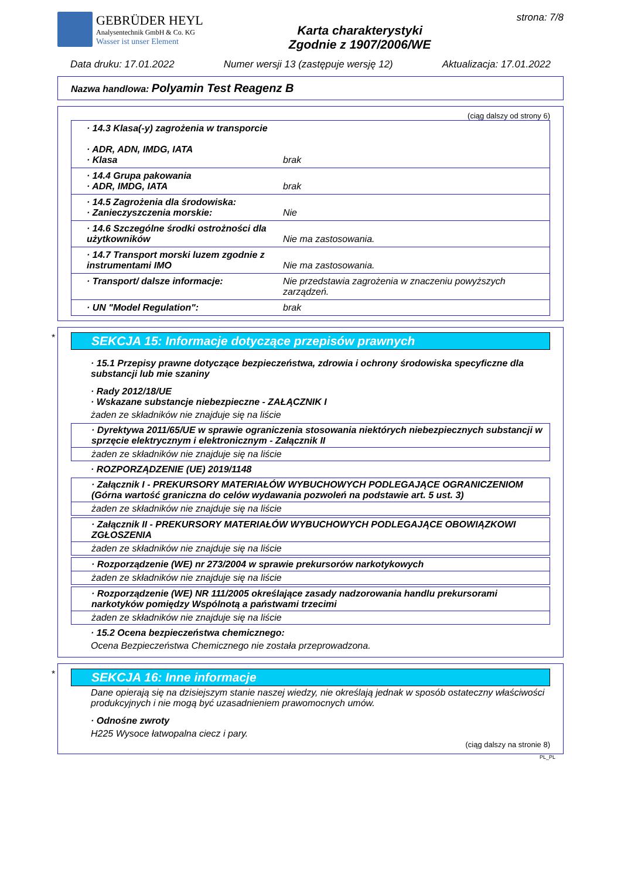GEBRÜDER HEYL
Analysentechnik GmbH & Co. KG
Wasser ist unser Element
Karta charakterystyki
Zgodnie z 1907/2006/WE
strona: 7/8
Data druku: 17.01.2022 Numer wersji 13 (zastępuje wersję 12) Aktualizacja: 17.01.2022
Nazwa handlowa: Polyamin Test Reagenz B
(ciąg dalszy od strony 6)
· 14.3 Klasa(-y) zagrożenia w transporcie
· ADR, ADN, IMDG, IATA
· Klasa brak
· 14.4 Grupa pakowania
· ADR, IMDG, IATA
brak
· 14.5 Zagrożenia dla środowiska:
· Zanieczyszczenia morskie:
Nie
· 14.6 Szczególne środki ostrożności dla użytkowników
Nie ma zastosowania.
· 14.7 Transport morski luzem zgodnie z instrumentami IMO
Nie ma zastosowania.
· Transport/ dalsze informacje: Nie przedstawia zagrożenia w znaczeniu powyższych zarządzeń.
· UN "Model Regulation": brak
*
SEKCJA 15: Informacje dotyczące przepisów prawnych
· 15.1 Przepisy prawne dotyczące bezpieczeństwa, zdrowia i ochrony środowiska specyficzne dla substancji lub mie szaniny
· Rady 2012/18/UE
· Wskazane substancje niebezpieczne - ZAŁĄCZNIK I
żaden ze składników nie znajduje się na liście
· Dyrektywa 2011/65/UE w sprawie ograniczenia stosowania niektórych niebezpiecznych substancji w sprzęcie elektrycznym i elektronicznym - Załącznik II
żaden ze składników nie znajduje się na liście
· ROZPORZĄDZENIE (UE) 2019/1148
· Załącznik I - PREKURSORY MATERIAŁÓW WYBUCHOWYCH PODLEGAJĄCE OGRANICZENIOM (Górna wartość graniczna do celów wydawania pozwoleń na podstawie art. 5 ust. 3)
żaden ze składników nie znajduje się na liście
· Załącznik II - PREKURSORY MATERIAŁÓW WYBUCHOWYCH PODLEGAJĄCE OBOWIĄZKOWI ZGŁOSZENIA
żaden ze składników nie znajduje się na liście
· Rozporządzenie (WE) nr 273/2004 w sprawie prekursorów narkotykowych
żaden ze składników nie znajduje się na liście
· Rozporządzenie (WE) NR 111/2005 określające zasady nadzorowania handlu prekursorami narkotyków pomiędzy Wspólnotą a państwami trzecimi
żaden ze składników nie znajduje się na liście
· 15.2 Ocena bezpieczeństwa chemicznego:
Ocena Bezpieczeństwa Chemicznego nie została przeprowadzona.
*
SEKCJA 16: Inne informacje
Dane opierają się na dzisiejszym stanie naszej wiedzy, nie określają jednak w sposób ostateczny właściwości produkcyjnych i nie mogą być uzasadnieniem prawomocnych umów.
· Odnośne zwroty
H225 Wysoce łatwopalna ciecz i pary.
(ciąg dalszy na stronie 8)
PL_PL